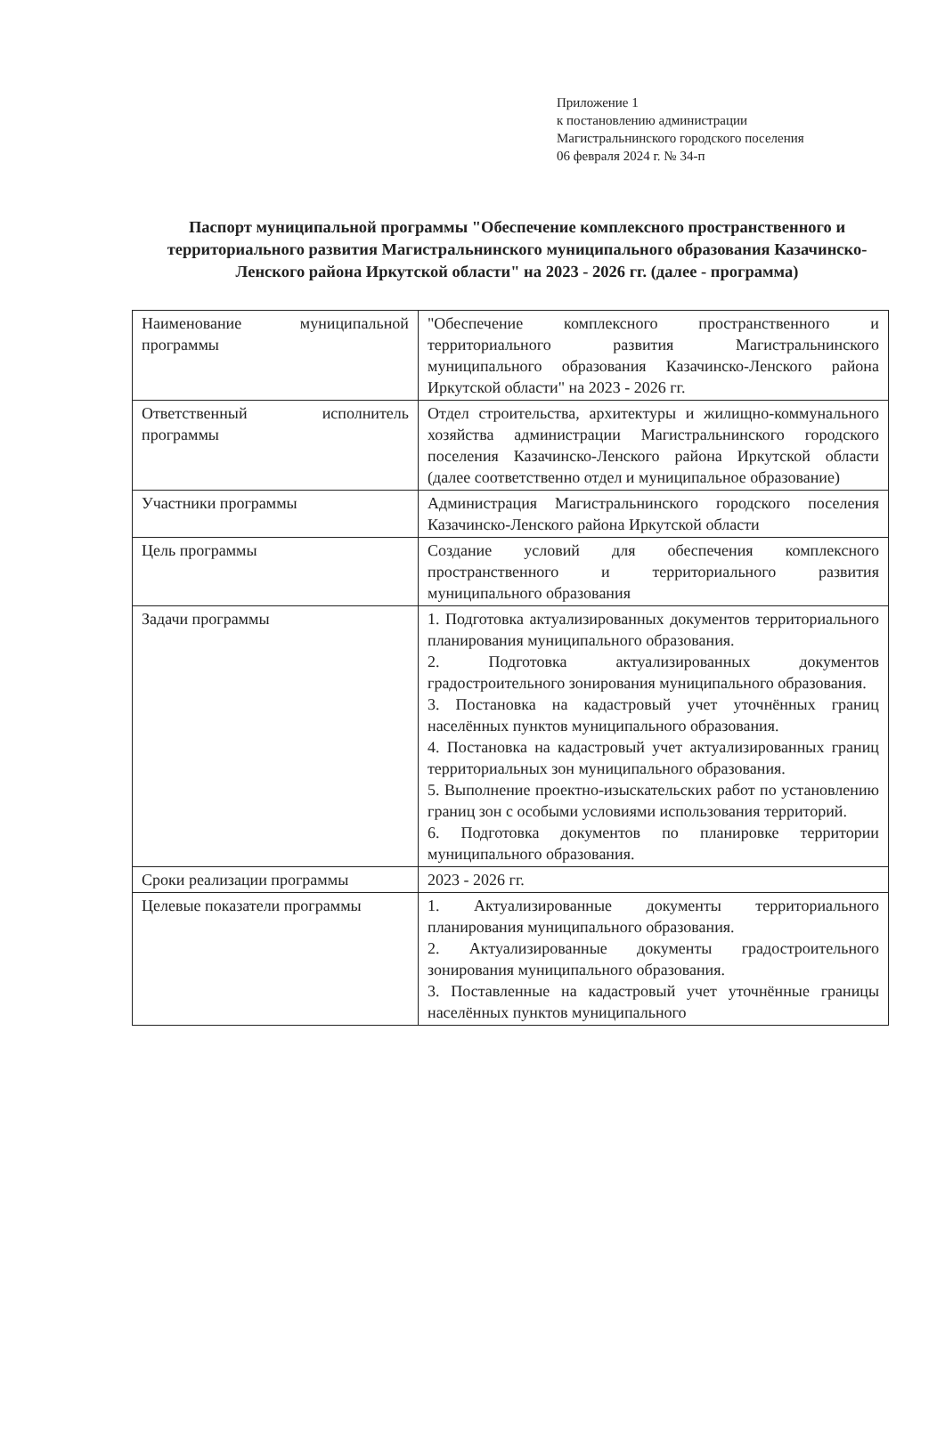Приложение 1
к постановлению администрации
Магистральнинского городского поселения
06 февраля 2024 г. № 34-п
Паспорт муниципальной программы "Обеспечение комплексного пространственного и территориального развития Магистральнинского муниципального образования Казачинско-Ленского района Иркутской области" на 2023 - 2026 гг. (далее - программа)
| Наименование муниципальной программы | "Обеспечение комплексного пространственного и территориального развития Магистральнинского муниципального образования Казачинско-Ленского района Иркутской области" на 2023 - 2026 гг. |
| Ответственный исполнитель программы | Отдел строительства, архитектуры и жилищно-коммунального хозяйства администрации Магистральнинского городского поселения Казачинско-Ленского района Иркутской области (далее соответственно отдел и муниципальное образование) |
| Участники программы | Администрация Магистральнинского городского поселения Казачинско-Ленского района Иркутской области |
| Цель программы | Создание условий для обеспечения комплексного пространственного и территориального развития муниципального образования |
| Задачи программы | 1. Подготовка актуализированных документов территориального планирования муниципального образования. 2. Подготовка актуализированных документов градостроительного зонирования муниципального образования. 3. Постановка на кадастровый учет уточнённых границ населённых пунктов муниципального образования. 4. Постановка на кадастровый учет актуализированных границ территориальных зон муниципального образования. 5. Выполнение проектно-изыскательских работ по установлению границ зон с особыми условиями использования территорий. 6. Подготовка документов по планировке территории муниципального образования. |
| Сроки реализации программы | 2023 - 2026 гг. |
| Целевые показатели программы | 1. Актуализированные документы территориального планирования муниципального образования. 2. Актуализированные документы градостроительного зонирования муниципального образования. 3. Поставленные на кадастровый учет уточнённые границы населённых пунктов муниципального |